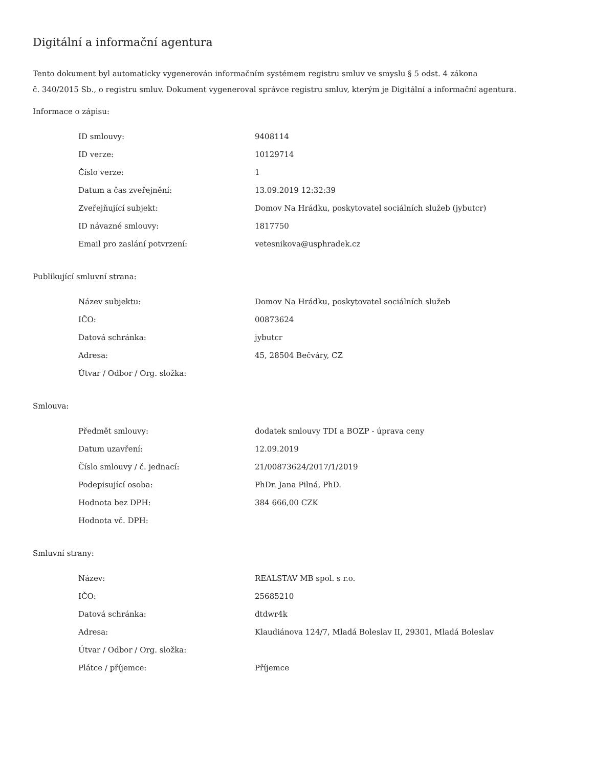Digitální a informační agentura
Tento dokument byl automaticky vygenerován informačním systémem registru smluv ve smyslu § 5 odst. 4 zákona
č. 340/2015 Sb., o registru smluv. Dokument vygeneroval správce registru smluv, kterým je Digitální a informační agentura.
Informace o zápisu:
| ID smlouvy: | 9408114 |
| ID verze: | 10129714 |
| Číslo verze: | 1 |
| Datum a čas zveřejnění: | 13.09.2019 12:32:39 |
| Zveřejňující subjekt: | Domov Na Hrádku, poskytovatel sociálních služeb (jybutcr) |
| ID návazné smlouvy: | 1817750 |
| Email pro zaslání potvrzení: | vetesnikova@usphradek.cz |
Publikující smluvní strana:
| Název subjektu: | Domov Na Hrádku, poskytovatel sociálních služeb |
| IČO: | 00873624 |
| Datová schránka: | jybutcr |
| Adresa: | 45, 28504 Bečváry, CZ |
| Útvar / Odbor / Org. složka: | |
Smlouva:
| Předmět smlouvy: | dodatek smlouvy TDI a BOZP - úprava ceny |
| Datum uzavření: | 12.09.2019 |
| Číslo smlouvy / č. jednací: | 21/00873624/2017/1/2019 |
| Podepisující osoba: | PhDr. Jana Pilná, PhD. |
| Hodnota bez DPH: | 384 666,00 CZK |
| Hodnota vč. DPH: | |
Smluvní strany:
| Název: | REALSTAV MB spol. s r.o. |
| IČO: | 25685210 |
| Datová schránka: | dtdwr4k |
| Adresa: | Klaudiánova 124/7, Mladá Boleslav II, 29301, Mladá Boleslav |
| Útvar / Odbor / Org. složka: | |
| Plátce / příjemce: | Příjemce |